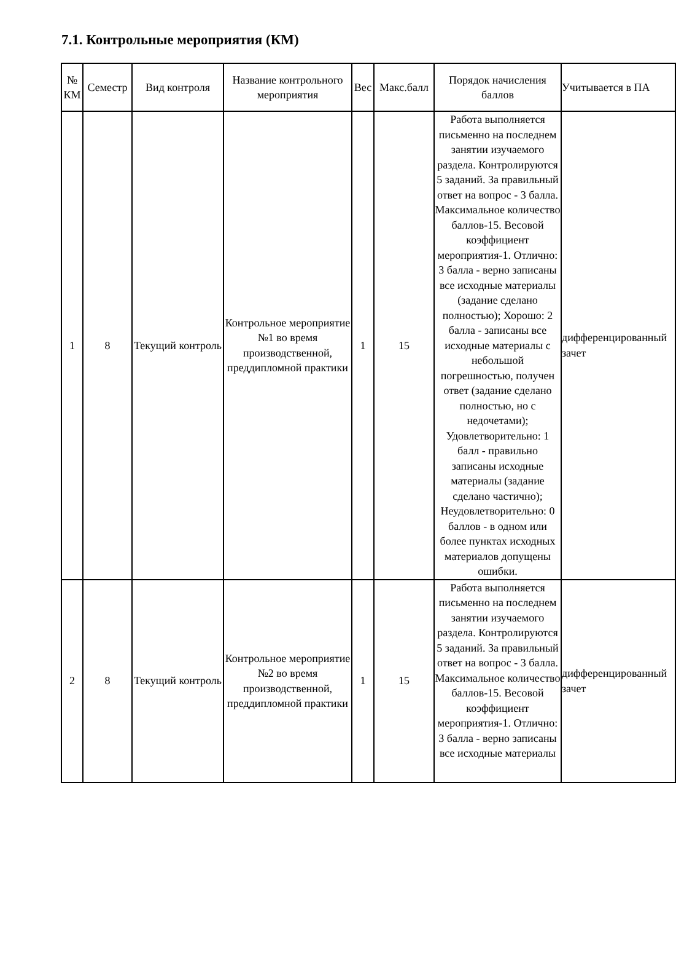7.1. Контрольные мероприятия (КМ)
| № КМ | Семестр | Вид контроля | Название контрольного мероприятия | Вес | Макс.балл | Порядок начисления баллов | Учитывается в ПА |
| --- | --- | --- | --- | --- | --- | --- | --- |
| 1 | 8 | Текущий контроль | Контрольное мероприятие №1 во время производственной, преддипломной практики | 1 | 15 | Работа выполняется письменно на последнем занятии изучаемого раздела. Контролируются 5 заданий. За правильный ответ на вопрос - 3 балла. Максимальное количество баллов-15. Весовой коэффициент мероприятия-1. Отлично: 3 балла - верно записаны все исходные материалы (задание сделано полностью); Хорошо: 2 балла - записаны все исходные материалы с небольшой погрешностью, получен ответ (задание сделано полностью, но с недочетами); Удовлетворительно: 1 балл - правильно записаны исходные материалы (задание сделано частично); Неудовлетворительно: 0 баллов - в одном или более пунктах исходных материалов допущены ошибки. | дифференцированный зачет |
| 2 | 8 | Текущий контроль | Контрольное мероприятие №2 во время производственной, преддипломной практики | 1 | 15 | Работа выполняется письменно на последнем занятии изучаемого раздела. Контролируются 5 заданий. За правильный ответ на вопрос - 3 балла. Максимальное количество баллов-15. Весовой коэффициент мероприятия-1. Отлично: 3 балла - верно записаны все исходные материалы | дифференцированный зачет |